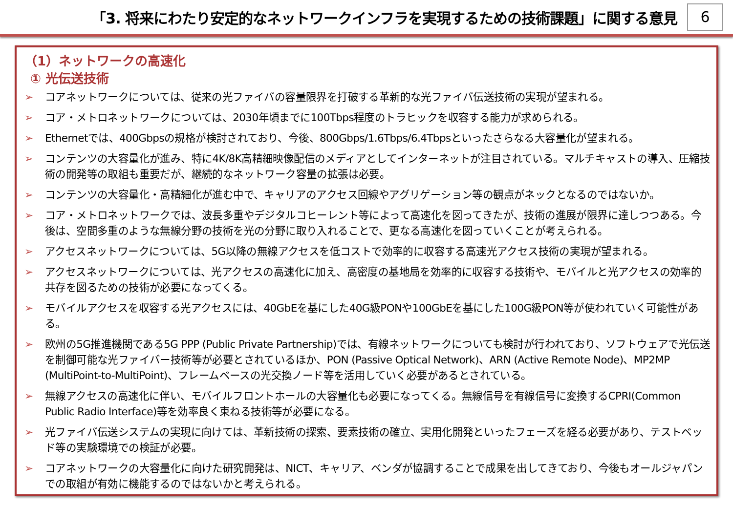「3. 将来にわたり安定的なネットワークインフラを実現するための技術課題」に関する意見
6
（1）ネットワークの高速化
① 光伝送技術
➢ コアネットワークについては、従来の光ファイバの容量限界を打破する革新的な光ファイバ伝送技術の実現が望まれる。
➢ コア・メトロネットワークについては、2030年頃までに100Tbps程度のトラヒックを収容する能力が求められる。
➢ Ethernetでは、400Gbpsの規格が検討されており、今後、800Gbps/1.6Tbps/6.4Tbpsといったさらなる大容量化が望まれる。
➢ コンテンツの大容量化が進み、特に4K/8K高精細映像配信のメディアとしてインターネットが注目されている。マルチキャストの導入、圧縮技術の開発等の取組も重要だが、継続的なネットワーク容量の拡張は必要。
➢ コンテンツの大容量化・高精細化が進む中で、キャリアのアクセス回線やアグリゲーション等の観点がネックとなるのではないか。
➢ コア・メトロネットワークでは、波長多重やデジタルコヒーレント等によって高速化を図ってきたが、技術の進展が限界に達しつつある。今後は、空間多重のような無線分野の技術を光の分野に取り入れることで、更なる高速化を図っていくことが考えられる。
➢ アクセスネットワークについては、5G以降の無線アクセスを低コストで効率的に収容する高速光アクセス技術の実現が望まれる。
➢ アクセスネットワークについては、光アクセスの高速化に加え、高密度の基地局を効率的に収容する技術や、モバイルと光アクセスの効率的共存を図るための技術が必要になってくる。
➢ モバイルアクセスを収容する光アクセスには、40GbEを基にした40G級PONや100GbEを基にした100G級PON等が使われていく可能性がある。
➢ 欧州の5G推進機関である5G PPP (Public Private Partnership)では、有線ネットワークについても検討が行われており、ソフトウェアで光伝送を制御可能な光ファイバー技術等が必要とされているほか、PON (Passive Optical Network)、ARN (Active Remote Node)、MP2MP (MultiPoint-to-MultiPoint)、フレームベースの光交換ノード等を活用していく必要があるとされている。
➢ 無線アクセスの高速化に伴い、モバイルフロントホールの大容量化も必要になってくる。無線信号を有線信号に変換するCPRI(Common Public Radio Interface)等を効率良く束ねる技術等が必要になる。
➢ 光ファイバ伝送システムの実現に向けては、革新技術の探索、要素技術の確立、実用化開発といったフェーズを経る必要があり、テストベッド等の実験環境での検証が必要。
➢ コアネットワークの大容量化に向けた研究開発は、NICT、キャリア、ベンダが協調することで成果を出してきており、今後もオールジャパンでの取組が有効に機能するのではないかと考えられる。